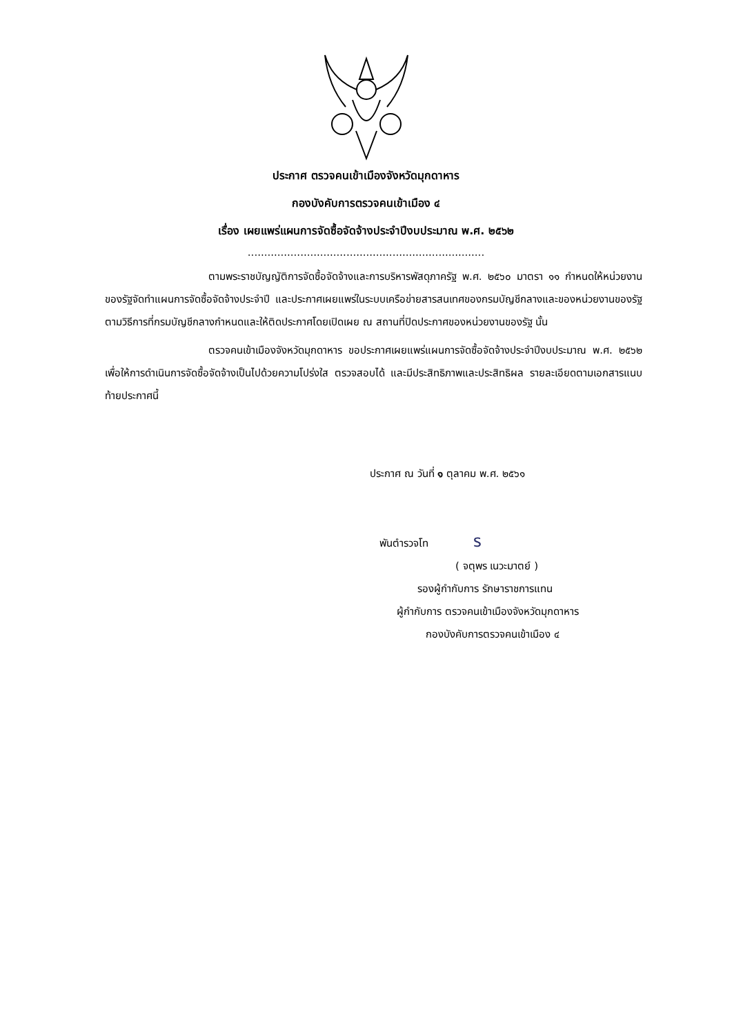ประกาศ ตรวจคนเข้าเมืองจังหวัดมุกดาหาร
กองบังคับการตรวจคนเข้าเมือง ๔
เรื่อง เผยแพร่แผนการจัดซื้อจัดจ้างประจำปีงบประมาณ พ.ศ. ๒๕๖๒
........................................................................
ตามพระราชบัญญัติการจัดซื้อจัดจ้างและการบริหารพัสดุภาครัฐ พ.ศ. ๒๕๖๐ มาตรา ๑๑ กำหนดให้หน่วยงานของรัฐจัดทำแผนการจัดซื้อจัดจ้างประจำปี และประกาศเผยแพร่ในระบบเครือข่ายสารสนเทศของกรมบัญชีกลางและของหน่วยงานของรัฐตามวิธีการที่กรมบัญชีกลางกำหนดและให้ติดประกาศโดยเปิดเผย ณ สถานที่ปิดประกาศของหน่วยงานของรัฐ นั้น
ตรวจคนเข้าเมืองจังหวัดมุกดาหาร ขอประกาศเผยแพร่แผนการจัดซื้อจัดจ้างประจำปีงบประมาณ พ.ศ. ๒๕๖๒ เพื่อให้การดำเนินการจัดซื้อจัดจ้างเป็นไปด้วยความโปร่งใส ตรวจสอบได้ และมีประสิทธิภาพและประสิทธิผล รายละเอียดตามเอกสารแนบท้ายประกาศนี้
ประกาศ ณ วันที่ ๑ ตุลาคม พ.ศ. ๒๕๖๑
พันตำรวจโท ร
( จตุพร เนวะมาตย์ )
รองผู้กำกับการ รักษาราชการแทน
ผู้กำกับการ ตรวจคนเข้าเมืองจังหวัดมุกดาหาร
กองบังคับการตรวจคนเข้าเมือง ๔